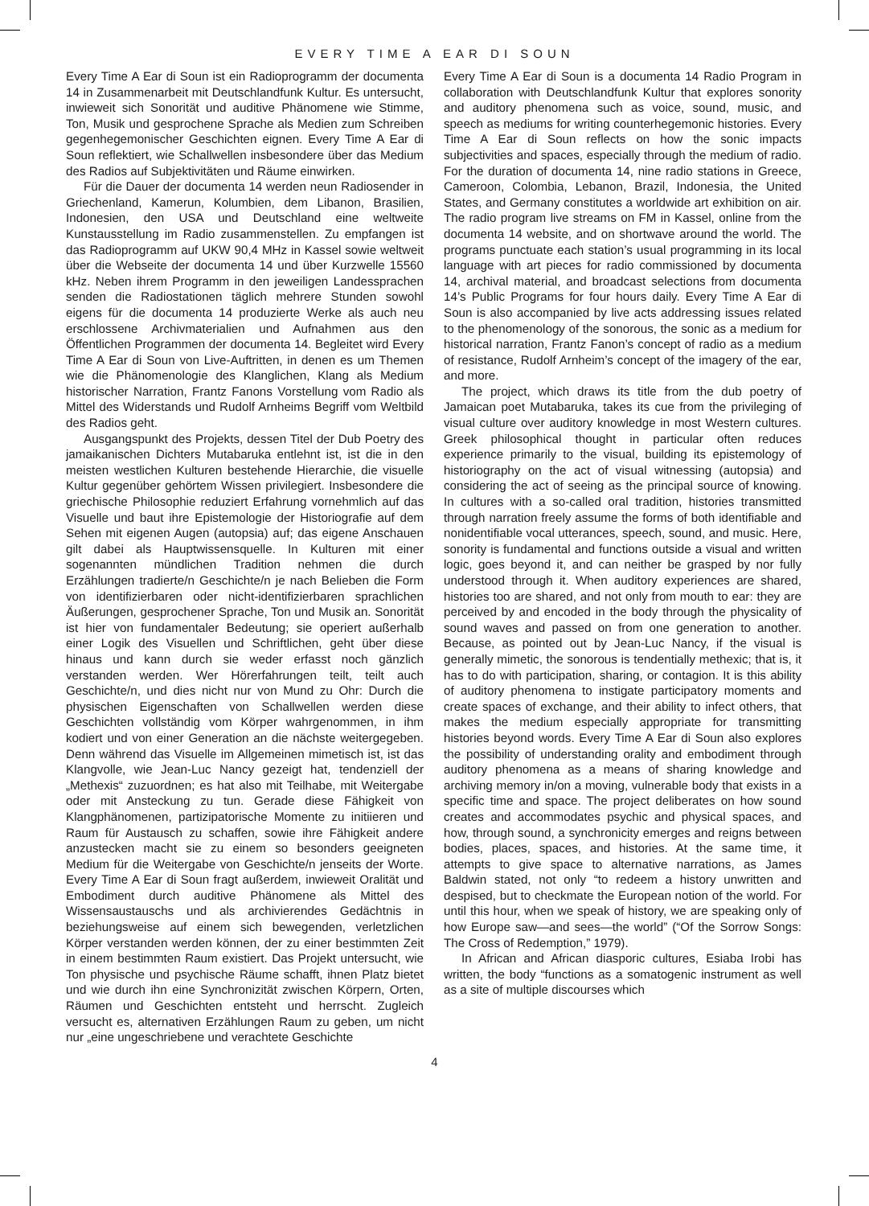EVERY TIME A EAR DI SOUN
Every Time A Ear di Soun ist ein Radioprogramm der documenta 14 in Zusammenarbeit mit Deutschlandfunk Kultur. Es untersucht, inwieweit sich Sonorität und auditive Phänomene wie Stimme, Ton, Musik und gesprochene Sprache als Medien zum Schreiben gegenhegemonischer Geschichten eignen. Every Time A Ear di Soun reflektiert, wie Schallwellen insbesondere über das Medium des Radios auf Subjektivitäten und Räume einwirken.
Für die Dauer der documenta 14 werden neun Radiosender in Griechenland, Kamerun, Kolumbien, dem Libanon, Brasilien, Indonesien, den USA und Deutschland eine weltweite Kunstausstellung im Radio zusammenstellen. Zu empfangen ist das Radioprogramm auf UKW 90,4 MHz in Kassel sowie weltweit über die Webseite der documenta 14 und über Kurzwelle 15560 kHz. Neben ihrem Programm in den jeweiligen Landessprachen senden die Radiostationen täglich mehrere Stunden sowohl eigens für die documenta 14 produzierte Werke als auch neu erschlossene Archivmaterialien und Aufnahmen aus den Öffentlichen Programmen der documenta 14. Begleitet wird Every Time A Ear di Soun von Live-Auftritten, in denen es um Themen wie die Phänomenologie des Klanglichen, Klang als Medium historischer Narration, Frantz Fanons Vorstellung vom Radio als Mittel des Widerstands und Rudolf Arnheims Begriff vom Weltbild des Radios geht.
Ausgangspunkt des Projekts, dessen Titel der Dub Poetry des jamaikanischen Dichters Mutabaruka entlehnt ist, ist die in den meisten westlichen Kulturen bestehende Hierarchie, die visuelle Kultur gegenüber gehörtem Wissen privilegiert. Insbesondere die griechische Philosophie reduziert Erfahrung vornehmlich auf das Visuelle und baut ihre Epistemologie der Historiografie auf dem Sehen mit eigenen Augen (autopsia) auf; das eigene Anschauen gilt dabei als Hauptwissensquelle. In Kulturen mit einer sogenannten mündlichen Tradition nehmen die durch Erzählungen tradierte/n Geschichte/n je nach Belieben die Form von identifizierbaren oder nicht-identifizierbaren sprachlichen Äußerungen, gesprochener Sprache, Ton und Musik an. Sonorität ist hier von fundamentaler Bedeutung; sie operiert außerhalb einer Logik des Visuellen und Schriftlichen, geht über diese hinaus und kann durch sie weder erfasst noch gänzlich verstanden werden. Wer Hörerfahrungen teilt, teilt auch Geschichte/n, und dies nicht nur von Mund zu Ohr: Durch die physischen Eigenschaften von Schallwellen werden diese Geschichten vollständig vom Körper wahrgenommen, in ihm kodiert und von einer Generation an die nächste weitergegeben. Denn während das Visuelle im Allgemeinen mimetisch ist, ist das Klangvolle, wie Jean-Luc Nancy gezeigt hat, tendenziell der „Methexis“ zuzuordnen; es hat also mit Teilhabe, mit Weitergabe oder mit Ansteckung zu tun. Gerade diese Fähigkeit von Klangphänomenen, partizipatorische Momente zu initiieren und Raum für Austausch zu schaffen, sowie ihre Fähigkeit andere anzustecken macht sie zu einem so besonders geeigneten Medium für die Weitergabe von Geschichte/n jenseits der Worte. Every Time A Ear di Soun fragt außerdem, inwieweit Oralität und Embodiment durch auditive Phänomene als Mittel des Wissensaustauschs und als archivierendes Gedächtnis in beziehungsweise auf einem sich bewegenden, verletzlichen Körper verstanden werden können, der zu einer bestimmten Zeit in einem bestimmten Raum existiert. Das Projekt untersucht, wie Ton physische und psychische Räume schafft, ihnen Platz bietet und wie durch ihn eine Synchronizität zwischen Körpern, Orten, Räumen und Geschichten entsteht und herrscht. Zugleich versucht es, alternativen Erzählungen Raum zu geben, um nicht nur „eine ungeschriebene und verachtete Geschichte
Every Time A Ear di Soun is a documenta 14 Radio Program in collaboration with Deutschlandfunk Kultur that explores sonority and auditory phenomena such as voice, sound, music, and speech as mediums for writing counterhegemonic histories. Every Time A Ear di Soun reflects on how the sonic impacts subjectivities and spaces, especially through the medium of radio. For the duration of documenta 14, nine radio stations in Greece, Cameroon, Colombia, Lebanon, Brazil, Indonesia, the United States, and Germany constitutes a worldwide art exhibition on air. The radio program live streams on FM in Kassel, online from the documenta 14 website, and on shortwave around the world. The programs punctuate each station’s usual programming in its local language with art pieces for radio commissioned by documenta 14, archival material, and broadcast selections from documenta 14’s Public Programs for four hours daily. Every Time A Ear di Soun is also accompanied by live acts addressing issues related to the phenomenology of the sonorous, the sonic as a medium for historical narration, Frantz Fanon’s concept of radio as a medium of resistance, Rudolf Arnheim’s concept of the imagery of the ear, and more.
The project, which draws its title from the dub poetry of Jamaican poet Mutabaruka, takes its cue from the privileging of visual culture over auditory knowledge in most Western cultures. Greek philosophical thought in particular often reduces experience primarily to the visual, building its epistemology of historiography on the act of visual witnessing (autopsia) and considering the act of seeing as the principal source of knowing. In cultures with a so-called oral tradition, histories transmitted through narration freely assume the forms of both identifiable and nonidentifiable vocal utterances, speech, sound, and music. Here, sonority is fundamental and functions outside a visual and written logic, goes beyond it, and can neither be grasped by nor fully understood through it. When auditory experiences are shared, histories too are shared, and not only from mouth to ear: they are perceived by and encoded in the body through the physicality of sound waves and passed on from one generation to another. Because, as pointed out by Jean-Luc Nancy, if the visual is generally mimetic, the sonorous is tendentially methexic; that is, it has to do with participation, sharing, or contagion. It is this ability of auditory phenomena to instigate participatory moments and create spaces of exchange, and their ability to infect others, that makes the medium especially appropriate for transmitting histories beyond words. Every Time A Ear di Soun also explores the possibility of understanding orality and embodiment through auditory phenomena as a means of sharing knowledge and archiving memory in/on a moving, vulnerable body that exists in a specific time and space. The project deliberates on how sound creates and accommodates psychic and physical spaces, and how, through sound, a synchronicity emerges and reigns between bodies, places, spaces, and histories. At the same time, it attempts to give space to alternative narrations, as James Baldwin stated, not only “to redeem a history unwritten and despised, but to checkmate the European notion of the world. For until this hour, when we speak of history, we are speaking only of how Europe saw—and sees—the world” (“Of the Sorrow Songs: The Cross of Redemption,” 1979).
In African and African diasporic cultures, Esiaba Irobi has written, the body “functions as a somatogenic instrument as well as a site of multiple discourses which
4